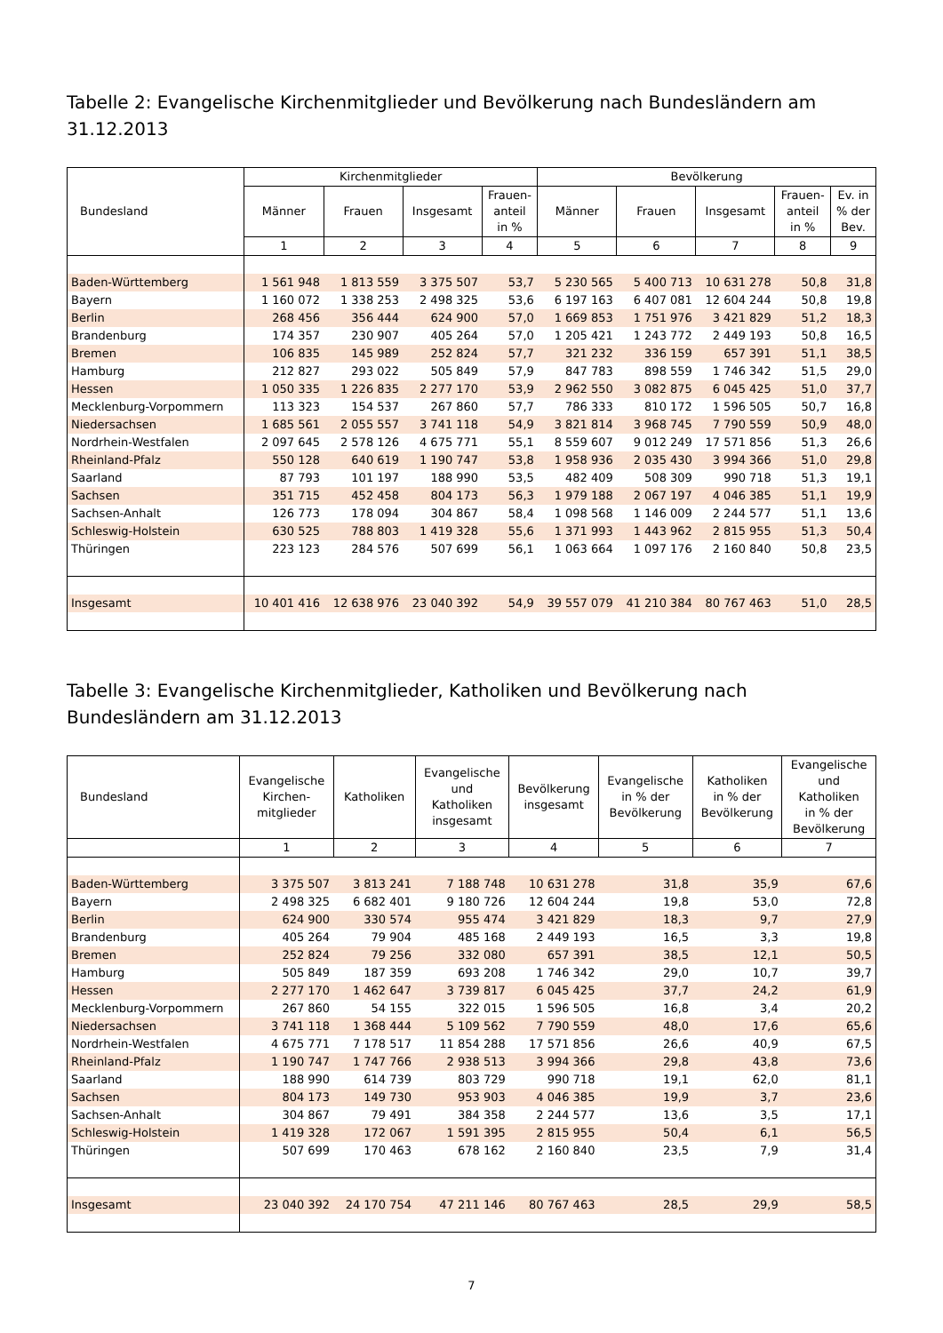Tabelle 2: Evangelische Kirchenmitglieder und Bevölkerung nach Bundesländern am 31.12.2013
| Bundesland | Kirchenmitglieder | | | | Bevölkerung | | | | |
| --- | --- | --- | --- | --- | --- | --- | --- | --- | --- |
| | Männer | Frauen | Insgesamt | Frauen- anteil in % | Männer | Frauen | Insgesamt | Frauen- anteil in % | Ev. in % der Bev. |
| | 1 | 2 | 3 | 4 | 5 | 6 | 7 | 8 | 9 |
| Baden-Württemberg | 1 561 948 | 1 813 559 | 3 375 507 | 53,7 | 5 230 565 | 5 400 713 | 10 631 278 | 50,8 | 31,8 |
| Bayern | 1 160 072 | 1 338 253 | 2 498 325 | 53,6 | 6 197 163 | 6 407 081 | 12 604 244 | 50,8 | 19,8 |
| Berlin | 268 456 | 356 444 | 624 900 | 57,0 | 1 669 853 | 1 751 976 | 3 421 829 | 51,2 | 18,3 |
| Brandenburg | 174 357 | 230 907 | 405 264 | 57,0 | 1 205 421 | 1 243 772 | 2 449 193 | 50,8 | 16,5 |
| Bremen | 106 835 | 145 989 | 252 824 | 57,7 | 321 232 | 336 159 | 657 391 | 51,1 | 38,5 |
| Hamburg | 212 827 | 293 022 | 505 849 | 57,9 | 847 783 | 898 559 | 1 746 342 | 51,5 | 29,0 |
| Hessen | 1 050 335 | 1 226 835 | 2 277 170 | 53,9 | 2 962 550 | 3 082 875 | 6 045 425 | 51,0 | 37,7 |
| Mecklenburg-Vorpommern | 113 323 | 154 537 | 267 860 | 57,7 | 786 333 | 810 172 | 1 596 505 | 50,7 | 16,8 |
| Niedersachsen | 1 685 561 | 2 055 557 | 3 741 118 | 54,9 | 3 821 814 | 3 968 745 | 7 790 559 | 50,9 | 48,0 |
| Nordrhein-Westfalen | 2 097 645 | 2 578 126 | 4 675 771 | 55,1 | 8 559 607 | 9 012 249 | 17 571 856 | 51,3 | 26,6 |
| Rheinland-Pfalz | 550 128 | 640 619 | 1 190 747 | 53,8 | 1 958 936 | 2 035 430 | 3 994 366 | 51,0 | 29,8 |
| Saarland | 87 793 | 101 197 | 188 990 | 53,5 | 482 409 | 508 309 | 990 718 | 51,3 | 19,1 |
| Sachsen | 351 715 | 452 458 | 804 173 | 56,3 | 1 979 188 | 2 067 197 | 4 046 385 | 51,1 | 19,9 |
| Sachsen-Anhalt | 126 773 | 178 094 | 304 867 | 58,4 | 1 098 568 | 1 146 009 | 2 244 577 | 51,1 | 13,6 |
| Schleswig-Holstein | 630 525 | 788 803 | 1 419 328 | 55,6 | 1 371 993 | 1 443 962 | 2 815 955 | 51,3 | 50,4 |
| Thüringen | 223 123 | 284 576 | 507 699 | 56,1 | 1 063 664 | 1 097 176 | 2 160 840 | 50,8 | 23,5 |
| Insgesamt | 10 401 416 | 12 638 976 | 23 040 392 | 54,9 | 39 557 079 | 41 210 384 | 80 767 463 | 51,0 | 28,5 |
Tabelle 3: Evangelische Kirchenmitglieder, Katholiken und Bevölkerung nach Bundesländern am 31.12.2013
| Bundesland | Evangelische Kirchen- mitglieder | Katholiken | Evangelische und Katholiken insgesamt | Bevölkerung insgesamt | Evangelische in % der Bevölkerung | Katholiken in % der Bevölkerung | Evangelische und Katholiken in % der Bevölkerung |
| --- | --- | --- | --- | --- | --- | --- | --- |
| | 1 | 2 | 3 | 4 | 5 | 6 | 7 |
| Baden-Württemberg | 3 375 507 | 3 813 241 | 7 188 748 | 10 631 278 | 31,8 | 35,9 | 67,6 |
| Bayern | 2 498 325 | 6 682 401 | 9 180 726 | 12 604 244 | 19,8 | 53,0 | 72,8 |
| Berlin | 624 900 | 330 574 | 955 474 | 3 421 829 | 18,3 | 9,7 | 27,9 |
| Brandenburg | 405 264 | 79 904 | 485 168 | 2 449 193 | 16,5 | 3,3 | 19,8 |
| Bremen | 252 824 | 79 256 | 332 080 | 657 391 | 38,5 | 12,1 | 50,5 |
| Hamburg | 505 849 | 187 359 | 693 208 | 1 746 342 | 29,0 | 10,7 | 39,7 |
| Hessen | 2 277 170 | 1 462 647 | 3 739 817 | 6 045 425 | 37,7 | 24,2 | 61,9 |
| Mecklenburg-Vorpommern | 267 860 | 54 155 | 322 015 | 1 596 505 | 16,8 | 3,4 | 20,2 |
| Niedersachsen | 3 741 118 | 1 368 444 | 5 109 562 | 7 790 559 | 48,0 | 17,6 | 65,6 |
| Nordrhein-Westfalen | 4 675 771 | 7 178 517 | 11 854 288 | 17 571 856 | 26,6 | 40,9 | 67,5 |
| Rheinland-Pfalz | 1 190 747 | 1 747 766 | 2 938 513 | 3 994 366 | 29,8 | 43,8 | 73,6 |
| Saarland | 188 990 | 614 739 | 803 729 | 990 718 | 19,1 | 62,0 | 81,1 |
| Sachsen | 804 173 | 149 730 | 953 903 | 4 046 385 | 19,9 | 3,7 | 23,6 |
| Sachsen-Anhalt | 304 867 | 79 491 | 384 358 | 2 244 577 | 13,6 | 3,5 | 17,1 |
| Schleswig-Holstein | 1 419 328 | 172 067 | 1 591 395 | 2 815 955 | 50,4 | 6,1 | 56,5 |
| Thüringen | 507 699 | 170 463 | 678 162 | 2 160 840 | 23,5 | 7,9 | 31,4 |
| Insgesamt | 23 040 392 | 24 170 754 | 47 211 146 | 80 767 463 | 28,5 | 29,9 | 58,5 |
7